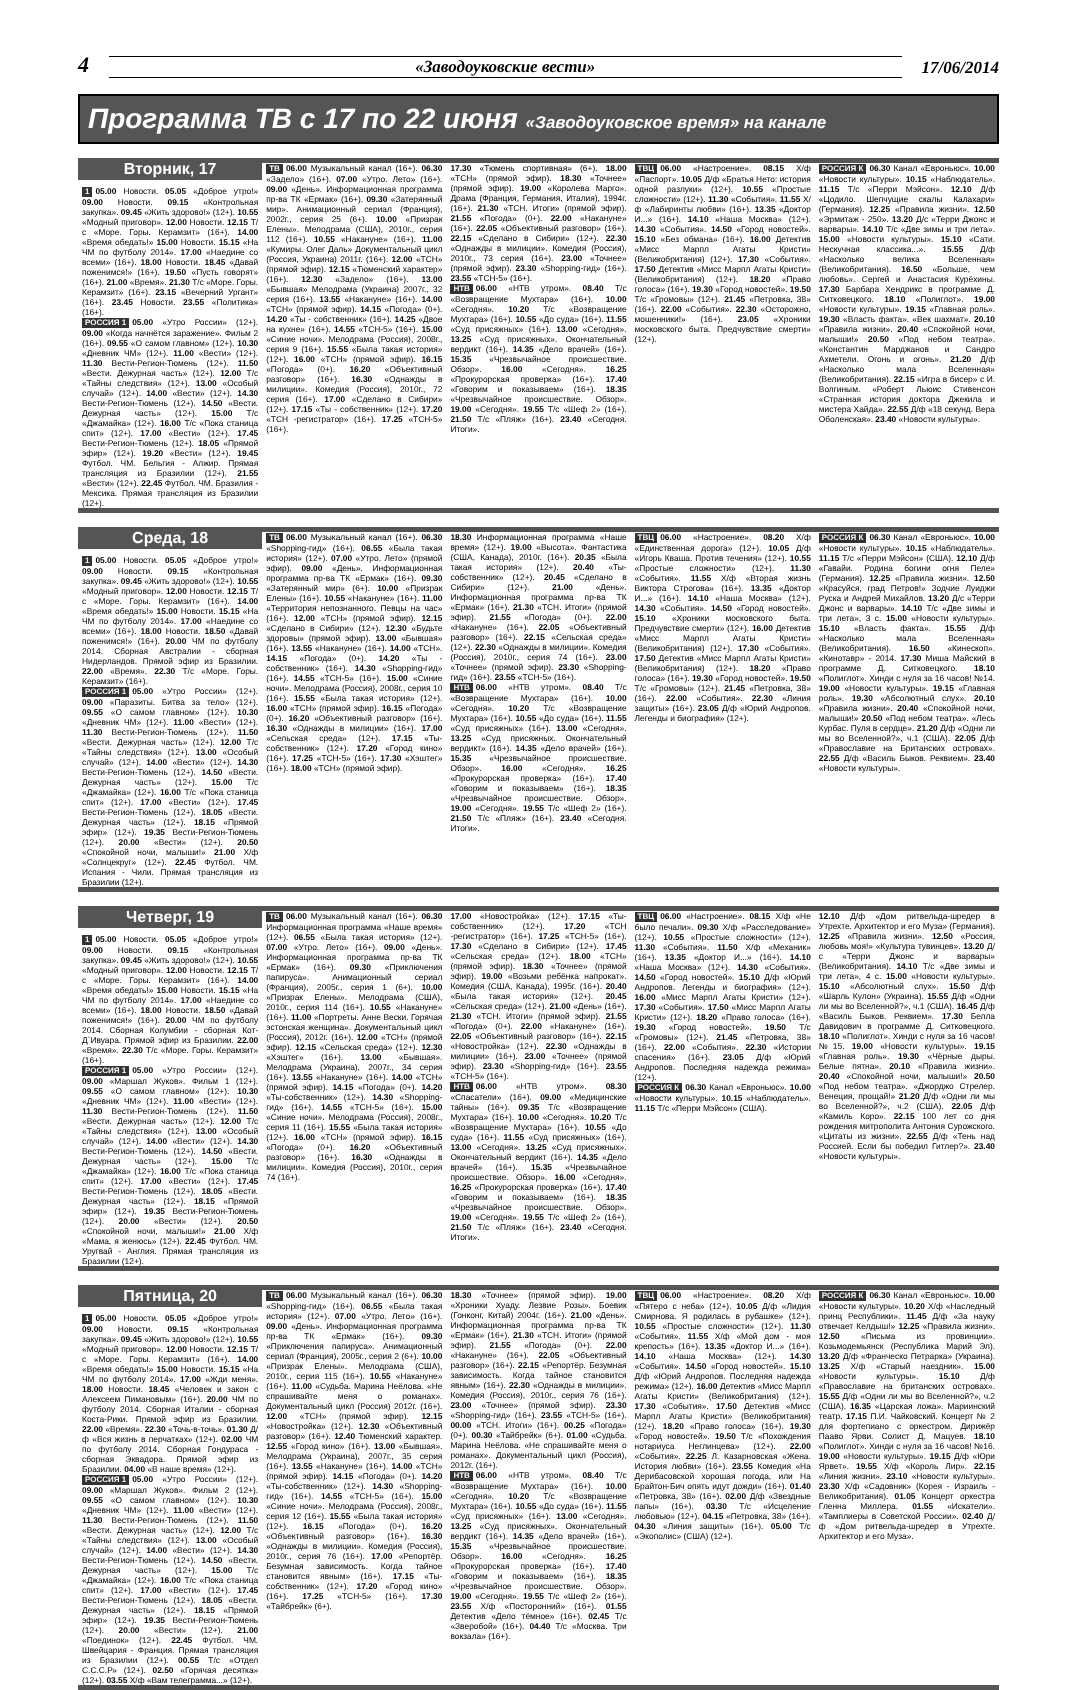4 «Заводоуковские вести» 17/06/2014
Программа ТВ с 17 по 22 июня «Заводоуковское время» на канале
Вторник, 17
1 05.00 Новости. 05.05 «Доброе утро!» 09.00 Новости. 09.15 «Контрольная закупка». 09.45 «Жить здорово!» (12+). 10.55 «Модный приговор». 12.00 Новости. 12.15 Т/с «Море. Горы. Керамзит» (16+). 14.00 «Время обедать!» 15.00 Новости. 15.15 «На ЧМ по футболу 2014». 17.00 «Наедине со всеми» (16+). 18.00 Новости. 18.45 «Давай поженимся!» (16+). 19.50 «Пусть говорят» (16+). 21.00 «Время». 21.30 Т/с «Море. Горы. Керамзит» (16+). 23.15 «Вечерний Ургант» (16+). 23.45 Новости. 23.55 «Политика» (16+).
РОССИЯ 1 05.00 «Утро России» (12+). 09.00 «Когда начнётся заражение». Фильм 2 (16+). 09.55 «О самом главном» (12+). 10.30 «Дневник ЧМ» (12+). 11.00 «Вести» (12+). 11.30 Вести-Регион-Тюмень (12+). 11.50 «Вести. Дежурная часть» (12+). 12.00 Т/с «Тайны следствия» (12+). 13.00 «Особый случай» (12+). 14.00 «Вести» (12+). 14.30 Вести-Регион-Тюмень (12+). 14.50 «Вести. Дежурная часть» (12+). 15.00 Т/с «Джамайка» (12+). 16.00 Т/с «Пока станица спит» (12+). 17.00 «Вести» (12+). 17.45 Вести-Регион-Тюмень (12+). 18.05 «Прямой эфир» (12+). 19.20 «Вести» (12+). 19.45 Футбол. ЧМ. Бельгия - Алжир. Прямая трансляция из Бразилии (12+). 21.55 «Вести» (12+). 22.45 Футбол. ЧМ. Бразилия - Мексика. Прямая трансляция из Бразилии (12+).
ТВ 06.00 Музыкальный канал (16+). 06.30 «Задело» (16+). 07.00 «Утро. Лето» (16+). 09.00 «День». Информационная программа пр-ва ТК «Ермак» (16+). 09.30 «Затерянный мир». Анимационный сериал (Франция), 2002г., серия 25 (6+). 10.00 «Призрак Елены». Мелодрама (США), 2010г., серия 112 (16+). 10.55 «Накануне» (16+). 11.00 «Кумиры. Олег Даль» Документальный цикл (Россия, Украина) 2011г. (16+). 12.00 «ТСН» (прямой эфир). 12.15 «Тюменский характер» (16+). 12.30 «Задело» (16+). 13.00 «Бывшая» Мелодрама (Украина) 2007г., 32 серия (16+). 13.55 «Накануне» (16+). 14.00 «ТСН» (прямой эфир). 14.15 «Погода» (0+). 14.20 «Ты - собственник» (16+). 14.25 «Двое на кухне» (16+). 14.55 «ТСН-5» (16+). 15.00 «Синие ночи». Мелодрама (Россия), 2008г., серия 9 (16+). 15.55 «Была такая история» (12+). 16.00 «ТСН» (прямой эфир). 16.15 «Погода» (0+). 16.20 «Объективный разговор» (16+). 16.30 «Однажды в милиции». Комедия (Россия), 2010г., 72 серия (16+). 17.00 «Сделано в Сибири» (12+). 17.15 «Ты - собственник» (12+). 17.20 «ТСН -регистратор» (16+). 17.25 «ТСН-5» (16+).
17.30 «Тюмень спортивная» (6+). 18.00 «ТСН» (прямой эфир). 18.30 «Точнее» (прямой эфир). 19.00 «Королева Марго». Драма (Франция, Германия, Италия), 1994г. (16+). 21.30 «ТСН. Итоги» (прямой эфир). 21.55 «Погода» (0+). 22.00 «Накануне» (16+). 22.05 «Объективный разговор» (16+). 22.15 «Сделано в Сибири» (12+). 22.30 «Однажды в милиции». Комедия (Россия), 2010г., 73 серия (16+). 23.00 «Точнее» (прямой эфир). 23.30 «Shopping-гид» (16+). 23.55 «ТСН-5» (16+).
НТВ 06.00 «НТВ утром». 08.40 Т/с «Возвращение Мухтара» (16+). 10.00 «Сегодня». 10.20 Т/с «Возвращение Мухтара» (16+). 10.55 «До суда» (16+). 11.55 «Суд присяжных» (16+). 13.00 «Сегодня». 13.25 «Суд присяжных». Окончательный вердикт (16+). 14.35 «Дело врачей» (16+). 15.35 «Чрезвычайное происшествие. Обзор». 16.00 «Сегодня». 16.25 «Прокурорская проверка» (16+). 17.40 «Говорим и показываем» (16+). 18.35 «Чрезвычайное происшествие. Обзор». 19.00 «Сегодня». 19.55 Т/с «Шеф 2» (16+). 21.50 Т/с «Пляж» (16+). 23.40 «Сегодня. Итоги».
ТВЦ 06.00 «Настроение». 08.15 Х/ф «Паспорт». 10.05 Д/ф «Братья Нето: история одной разлуки» (12+). 10.55 «Простые сложности» (12+). 11.30 «События». 11.55 Х/ф «Лабиринты любви» (16+). 13.35 «Доктор И...» (16+). 14.10 «Наша Москва» (12+). 14.30 «События». 14.50 «Город новостей». 15.10 «Без обмана» (16+). 16.00 Детектив «Мисс Марпл Агаты Кристи» (Великобритания) (12+). 17.30 «События». 17.50 Детектив «Мисс Марпл Агаты Кристи» (Великобритания) (12+). 18.20 «Право голоса» (16+). 19.30 «Город новостей». 19.50 Т/с «Громовы» (12+). 21.45 «Петровка, 38» (16+). 22.00 «События». 22.30 «Осторожно, мошенники!» (16+). 23.05 «Хроники московского быта. Предчувствие смерти» (12+).
РОССИЯ К 06.30 Канал «Евроньюс». 10.00 «Новости культуры». 10.15 «Наблюдатель». 11.15 Т/с «Перри Мэйсон». 12.10 Д/ф «Цодило. Шепчущие скалы Калахари» (Германия). 12.25 «Правила жизни». 12.50 «Эрмитаж - 250». 13.20 Д/с «Терри Джонс и варвары». 14.10 Т/с «Две зимы и три лета». 15.00 «Новости культуры». 15.10 «Сати. Нескучная классика...». 15.55 Д/ф «Насколько велика Вселенная» (Великобритания). 16.50 «Больше, чем любовь». Сергей и Анастасия Курёхины. 17.30 Барбара Хендрикс в программе Д. Ситковецкого. 18.10 «Полиглот». 19.00 «Новости культуры». 19.15 «Главная роль». 19.30 «Власть факта». «Век шахмат». 20.10 «Правила жизни». 20.40 «Спокойной ночи, малыши!» 20.50 «Под небом театра». «Константин Марджанов и Сандро Ахметели. Огонь и огонь». 21.20 Д/ф «Насколько мала Вселенная» (Великобритания). 22.15 «Игра в бисер» с И. Волгиным. «Роберт Льюис Стивенсон «Странная история доктора Джекила и мистера Хайда». 22.55 Д/ф «18 секунд. Вера Оболенская». 23.40 «Новости культуры».
Среда, 18
1 05.00 Новости. 05.05 «Доброе утро!» 09.00 Новости. 09.15 «Контрольная закупка». 09.45 «Жить здорово!» (12+). 10.55 «Модный приговор». 12.00 Новости. 12.15 Т/с «Море. Горы. Керамзит» (16+). 14.00 «Время обедать!» 15.00 Новости. 15.15 «На ЧМ по футболу 2014». 17.00 «Наедине со всеми» (16+). 18.00 Новости. 18.50 «Давай поженимся!» (16+). 20.00 ЧМ по футболу 2014. Сборная Австралии - сборная Нидерландов. Прямой эфир из Бразилии. 22.00 «Время». 22.30 Т/с «Море. Горы. Керамзит» (16+).
РОССИЯ 1 05.00 «Утро России» (12+). 09.00 «Паразиты. Битва за тело» (12+). 09.55 «О самом главном» (12+). 10.30 «Дневник ЧМ» (12+). 11.00 «Вести» (12+). 11.30 Вести-Регион-Тюмень (12+). 11.50 «Вести. Дежурная часть» (12+). 12.00 Т/с «Тайны следствия» (12+). 13.00 «Особый случай» (12+). 14.00 «Вести» (12+). 14.30 Вести-Регион-Тюмень (12+). 14.50 «Вести. Дежурная часть» (12+). 15.00 Т/с «Джамайка» (12+). 16.00 Т/с «Пока станица спит» (12+). 17.00 «Вести» (12+). 17.45 Вести-Регион-Тюмень (12+). 18.05 «Вести. Дежурная часть» (12+). 18.15 «Прямой эфир» (12+). 19.35 Вести-Регион-Тюмень (12+). 20.00 «Вести» (12+). 20.50 «Спокойной ночи, малыши!» 21.00 Х/ф «Солнцекруг» (12+). 22.45 Футбол. ЧМ. Испания - Чили. Прямая трансляция из Бразилии (12+).
ТВ 06.00 Музыкальный канал (16+). 06.30 «Shopping-гид» (16+). 06.55 «Была такая история» (12+). 07.00 «Утро. Лето» (прямой эфир). 09.00 «День». Информационная программа пр-ва ТК «Ермак» (16+). 09.30 «Затерянный мир» (6+). 10.00 «Призрак Елены» (16+). 10.55 «Накануне» (16+). 11.00 «Территория непознанного. Певцы на час» (16+). 12.00 «ТСН» (прямой эфир). 12.15 «Сделано в Сибири» (12+). 12.30 «Будьте здоровы» (прямой эфир). 13.00 «Бывшая» (16+). 13.55 «Накануне» (16+). 14.00 «ТСН». 14.15 «Погода» (0+). 14.20 «Ты - собственник» (16+). 14.30 «Shopping-гид» (16+). 14.55 «ТСН-5» (16+). 15.00 «Синие ночи». Мелодрама (Россия), 2008г., серия 10 (16+). 15.55 «Была такая история» (12+). 16.00 «ТСН» (прямой эфир). 16.15 «Погода» (0+). 16.20 «Объективный разговор» (16+). 16.30 «Однажды в милиции» (16+). 17.00 «Сельская среда» (12+). 17.15 «Ты-собственник» (12+). 17.20 «Город кино» (16+). 17.25 «ТСН-5» (16+). 17.30 «Хэштег» (16+). 18.00 «ТСН» (прямой эфир).
18.30 Информационная программа «Наше время» (12+). 19.00 «Высота». Фантастика (США, Канада), 2010г. (16+). 20.35 «Была такая история» (12+). 20.40 «Ты-собственник» (12+). 20.45 «Сделано в Сибири» (12+). 21.00 «День». Информационная программа пр-ва ТК «Ермак» (16+). 21.30 «ТСН. Итоги» (прямой эфир). 21.55 «Погода» (0+). 22.00 «Накануне» (16+). 22.05 «Объективный разговор» (16+). 22.15 «Сельская среда» (12+). 22.30 «Однажды в милиции». Комедия (Россия), 2010г., серия 74 (16+). 23.00 «Точнее» (прямой эфир). 23.30 «Shopping-гид» (16+). 23.55 «ТСН-5» (16+).
НТВ 06.00 «НТВ утром». 08.40 Т/с «Возвращение Мухтара» (16+). 10.00 «Сегодня». 10.20 Т/с «Возвращение Мухтара» (16+). 10.55 «До суда» (16+). 11.55 «Суд присяжных» (16+). 13.00 «Сегодня». 13.25 «Суд присяжных. Окончательный вердикт» (16+). 14.35 «Дело врачей» (16+). 15.35 «Чрезвычайное происшествие. Обзор». 16.00 «Сегодня». 16.25 «Прокурорская проверка» (16+). 17.40 «Говорим и показываем» (16+). 18.35 «Чрезвычайное происшествие. Обзор». 19.00 «Сегодня». 19.55 Т/с «Шеф 2» (16+). 21.50 Т/с «Пляж» (16+). 23.40 «Сегодня. Итоги».
ТВЦ 06.00 «Настроение». 08.20 Х/ф «Единственная дорога» (12+). 10.05 Д/ф «Игорь Кваша. Против течения» (12+). 10.55 «Простые сложности» (12+). 11.30 «События». 11.55 Х/ф «Вторая жизнь Виктора Строгова» (16+). 13.35 «Доктор И...» (16+). 14.10 «Наша Москва» (12+). 14.30 «События». 14.50 «Город новостей». 15.10 «Хроники московского быта. Предчувствие смерти» (12+). 16.00 Детектив «Мисс Марпл Агаты Кристи» (Великобритания) (12+). 17.30 «События». 17.50 Детектив «Мисс Марпл Агаты Кристи» (Великобритания) (12+). 18.20 «Право голоса» (16+). 19.30 «Город новостей». 19.50 Т/с «Громовы» (12+). 21.45 «Петровка, 38» (16+). 22.00 «События». 22.30 «Линия защиты» (16+). 23.05 Д/ф «Юрий Андропов. Легенды и биография» (12+).
РОССИЯ К 06.30 Канал «Евроньюс». 10.00 «Новости культуры». 10.15 «Наблюдатель». 11.15 Т/с «Перри Мэйсон» (США). 12.10 Д/ф «Гавайи. Родина богини огня Пеле» (Германия). 12.25 «Правила жизни». 12.50 «Красуйся, град Петров!» Зодчие Луиджи Руска и Андрей Михайлов. 13.20 Д/с «Терри Джонс и варвары». 14.10 Т/с «Две зимы и три лета», 3 с. 15.00 «Новости культуры». 15.10 «Власть факта». 15.55 Д/ф «Насколько мала Вселенная» (Великобритания). 16.50 «Кинескоп». «Кинотавр» - 2014. 17.30 Миша Майский в программе Д. Ситковецкого. 18.10 «Полиглот». Хинди с нуля за 16 часов! №14. 19.00 «Новости культуры». 19.15 «Главная роль». 19.30 «Абсолютный слух». 20.10 «Правила жизни». 20.40 «Спокойной ночи, малыши!» 20.50 «Под небом театра». «Лесь Курбас. Пуля в сердце». 21.20 Д/ф «Одни ли мы во Вселенной?», ч.1 (США). 22.05 Д/ф «Православие на Британских островах». 22.55 Д/ф «Василь Быков. Реквием». 23.40 «Новости культуры».
Четверг, 19
1 05.00 Новости. 05.05 «Доброе утро!» 09.00 Новости. 09.15 «Контрольная закупка». 09.45 «Жить здорово!» (12+). 10.55 «Модный приговор». 12.00 Новости. 12.15 Т/с «Море. Горы. Керамзит» (16+). 14.00 «Время обедать!» 15.00 Новости. 15.15 «На ЧМ по футболу 2014». 17.00 «Наедине со всеми» (16+). 18.00 Новости. 18.50 «Давай поженимся!» (16+). 20.00 ЧМ по футболу 2014. Сборная Колумбии - сборная Кот-Д`Ивуара. Прямой эфир из Бразилии. 22.00 «Время». 22.30 Т/с «Море. Горы. Керамзит» (16+).
РОССИЯ 1 05.00 «Утро России» (12+). 09.00 «Маршал Жуков». Фильм 1 (12+). 09.55 «О самом главном» (12+). 10.30 «Дневник ЧМ» (12+). 11.00 «Вести» (12+). 11.30 Вести-Регион-Тюмень (12+). 11.50 «Вести. Дежурная часть» (12+). 12.00 Т/с «Тайны следствия» (12+). 13.00 «Особый случай» (12+). 14.00 «Вести» (12+). 14.30 Вести-Регион-Тюмень (12+). 14.50 «Вести. Дежурная часть» (12+). 15.00 Т/с «Джамайка» (12+). 16.00 Т/с «Пока станица спит» (12+). 17.00 «Вести» (12+). 17.45 Вести-Регион-Тюмень (12+). 18.05 «Вести. Дежурная часть» (12+). 18.15 «Прямой эфир» (12+). 19.35 Вести-Регион-Тюмень (12+). 20.00 «Вести» (12+). 20.50 «Спокойной ночи, малыши!» 21.00 Х/ф «Мама, я женюсь» (12+). 22.45 Футбол. ЧМ. Уругвай - Англия. Прямая трансляция из Бразилии (12+).
ТВ 06.00 Музыкальный канал (16+). 06.30 Информационная программа «Наше время» (12+). 06.55 «Была такая история» (12+). 07.00 «Утро. Лето» (16+). 09.00 «День». Информационная программа пр-ва ТК «Ермак» (16+). 09.30 «Приключения папируса». Анимационный сериал (Франция), 2005г., серия 1 (6+). 10.00 «Призрак Елены». Мелодрама (США), 2010г., серия 114 (16+). 10.55 «Накануне» (16+). 11.00 «Портреты. Анне Вески. Горячая эстонская женщина». Документальный цикл (Россия), 2012г. (16+). 12.00 «ТСН» (прямой эфир). 12.15 «Сельская среда» (12+). 12.30 «Хэштег» (16+). 13.00 «Бывшая». Мелодрама (Украина), 2007г., 34 серия (16+). 13.55 «Накануне» (16+). 14.00 «ТСН» (прямой эфир). 14.15 «Погода» (0+). 14.20 «Ты-собственник» (12+). 14.30 «Shopping-гид» (16+). 14.55 «ТСН-5» (16+). 15.00 «Синие ночи». Мелодрама (Россия), 2008г., серия 11 (16+). 15.55 «Была такая история» (12+). 16.00 «ТСН» (прямой эфир). 16.15 «Погода» (0+). 16.20 «Объективный разговор» (16+). 16.30 «Однажды в милиции». Комедия (Россия), 2010г., серия 74 (16+).
17.00 «Новостройка» (12+). 17.15 «Ты-собственник» (12+). 17.20 «ТСН -регистратор» (16+). 17.25 «ТСН-5» (16+). 17.30 «Сделано в Сибири» (12+). 17.45 «Сельская среда» (12+). 18.00 «ТСН» (прямой эфир). 18.30 «Точнее» (прямой эфир). 19.00 «Возьми ребёнка напрокат». Комедия (США, Канада), 1995г. (16+). 20.40 «Была такая история» (12+). 20.45 «Сельская среда» (12+). 21.00 «День» (16+). 21.30 «ТСН. Итоги» (прямой эфир). 21.55 «Погода» (0+). 22.00 «Накануне» (16+). 22.05 «Объективный разговор» (16+). 22.15 «Новостройка» (12+). 22.30 «Однажды в милиции» (16+). 23.00 «Точнее» (прямой эфир). 23.30 «Shopping-гид» (16+). 23.55 «ТСН-5» (16+).
НТВ 06.00 «НТВ утром». 08.30 «Спасатели» (16+). 09.00 «Медицинские тайны» (16+). 09.35 Т/с «Возвращение Мухтара» (16+). 10.00 «Сегодня». 10.20 Т/с «Возвращение Мухтара» (16+). 10.55 «До суда» (16+). 11.55 «Суд присяжных» (16+). 13.00 «Сегодня». 13.25 «Суд присяжных». Окончательный вердикт (16+). 14.35 «Дело врачей» (16+). 15.35 «Чрезвычайное происшествие. Обзор». 16.00 «Сегодня». 16.25 «Прокурорская проверка» (16+). 17.40 «Говорим и показываем» (16+). 18.35 «Чрезвычайное происшествие. Обзор». 19.00 «Сегодня». 19.55 Т/с «Шеф 2» (16+). 21.50 Т/с «Пляж» (16+). 23.40 «Сегодня. Итоги».
ТВЦ 06.00 «Настроение». 08.15 Х/ф «Не было печали». 09.30 Х/ф «Расследование» (12+). 10.55 «Простые сложности» (12+). 11.30 «События». 11.50 Х/ф «Механик» (16+). 13.35 «Доктор И...» (16+). 14.10 «Наша Москва» (12+). 14.30 «События». 14.50 «Город новостей». 15.10 Д/ф «Юрий Андропов. Легенды и биография» (12+). 16.00 «Мисс Марпл Агаты Кристи» (12+). 17.30 «События». 17.50 «Мисс Марпл Агаты Кристи» (12+). 18.20 «Право голоса» (16+). 19.30 «Город новостей». 19.50 Т/с «Громовы» (12+). 21.45 «Петровка, 38» (16+). 22.00 «События». 22.30 «Истории спасения» (16+). 23.05 Д/ф «Юрий Андропов. Последняя надежда режима» (12+).
РОССИЯ К 06.30 Канал «Евроньюс». 10.00 «Новости культуры». 10.15 «Наблюдатель». 11.15 Т/с «Перри Мэйсон» (США).
12.10 Д/ф «Дом ритвельда-шредер в Утрехте. Архитектор и его Муза» (Германия). 12.25 «Правила жизни». 12.50 «Россия, любовь моя!» «Культура тувинцев». 13.20 Д/с «Терри Джонс и варвары» (Великобритания). 14.10 Т/с «Две зимы и три лета», 4 с. 15.00 «Новости культуры». 15.10 «Абсолютный слух». 15.50 Д/ф «Шарль Кулон» (Украина). 15.55 Д/ф «Одни ли мы во Вселенной?», ч.1 (США). 16.45 Д/ф «Василь Быков. Реквием». 17.30 Белла Давидович в программе Д. Ситковецкого. 18.10 «Полиглот». Хинди с нуля за 16 часов! №15. 19.00 «Новости культуры». 19.15 «Главная роль». 19.30 «Чёрные дыры. Белые пятна». 20.10 «Правила жизни». 20.40 «Спокойной ночи, малыши!» 20.50 «Под небом театра». «Джорджо Стрелер. Венеция, прощай!» 21.20 Д/ф «Одни ли мы во Вселенной?», ч.2 (США). 22.05 Д/ф «Камиль Коро». 22.15 100 лет со дня рождения митрополита Антония Сурожского. «Цитаты из жизни». 22.55 Д/ф «Тень над Россией. Если бы победил Гитлер?». 23.40 «Новости культуры».
Пятница, 20
1 05.00 Новости. 05.05 «Доброе утро!» 09.00 Новости. 09.15 «Контрольная закупка». 09.45 «Жить здорово!» (12+). 10.55 «Модный приговор». 12.00 Новости. 12.15 Т/с «Море. Горы. Керамзит» (16+). 14.00 «Время обедать!» 15.00 Новости. 15.15 «На ЧМ по футболу 2014». 17.00 «Жди меня». 18.00 Новости. 18.45 «Человек и закон с Алексеем Пимановым» (16+). 20.00 ЧМ по футболу 2014. Сборная Италии - сборная Коста-Рики. Прямой эфир из Бразилии. 22.00 «Время». 22.30 «Точь-в-точь». 01.30 Д/ф «Вся жизнь в перчатках» (12+). 02.00 ЧМ по футболу 2014. Сборная Гондураса - сборная Эквадора. Прямой эфир из Бразилии. 04.00 «В наше время» (12+).
РОССИЯ 1 05.00 «Утро России» (12+). 09.00 «Маршал Жуков». Фильм 2 (12+). 09.55 «О самом главном» (12+). 10.30 «Дневник ЧМ» (12+). 11.00 «Вести» (12+). 11.30 Вести-Регион-Тюмень (12+). 11.50 «Вести. Дежурная часть» (12+). 12.00 Т/с «Тайны следствия» (12+). 13.00 «Особый случай» (12+). 14.00 «Вести» (12+). 14.30 Вести-Регион-Тюмень (12+). 14.50 «Вести. Дежурная часть» (12+). 15.00 Т/с «Джамайка» (12+). 16.00 Т/с «Пока станица спит» (12+). 17.00 «Вести» (12+). 17.45 Вести-Регион-Тюмень (12+). 18.05 «Вести. Дежурная часть» (12+). 18.15 «Прямой эфир» (12+). 19.35 Вести-Регион-Тюмень (12+). 20.00 «Вести» (12+). 21.00 «Поединок» (12+). 22.45 Футбол. ЧМ. Швейцария - Франция. Прямая трансляция из Бразилии (12+). 00.55 Т/с «Отдел С.С.С.Р» (12+). 02.50 «Горячая десятка» (12+). 03.55 Х/ф «Вам телеграмма...» (12+).
ТВ 06.00 Музыкальный канал (16+). 06.30 «Shopping-гид» (16+). 06.55 «Была такая история» (12+). 07.00 «Утро. Лето» (16+). 09.00 «День». Информационная программа пр-ва ТК «Ермак» (16+). 09.30 «Приключения папируса». Анимационный сериал (Франция), 2005г., серия 2 (6+). 10.00 «Призрак Елены». Мелодрама (США), 2010г., серия 115 (16+). 10.55 «Накануне» (16+). 11.00 «Судьба. Марина Неёлова. «Не спрашивайте меня о романах». Документальный цикл (Россия) 2012г. (16+). 12.00 «ТСН» (прямой эфир). 12.15 «Новостройка» (12+). 12.30 «Объективный разговор» (16+). 12.40 Тюменский характер. 12.55 «Город кино» (16+). 13.00 «Бывшая». Мелодрама (Украина), 2007г., 35 серия (16+). 13.55 «Накануне» (16+). 14.00 «ТСН» (прямой эфир). 14.15 «Погода» (0+). 14.20 «Ты-собственник» (12+). 14.30 «Shopping-гид» (16+). 14.55 «ТСН-5» (16+). 15.00 «Синие ночи». Мелодрама (Россия), 2008г., серия 12 (16+). 15.55 «Была такая история» (12+). 16.15 «Погода» (0+). 16.20 «Объективный разговор» (16+). 16.30 «Однажды в милиции». Комедия (Россия), 2010г., серия 76 (16+). 17.00 «Репортёр. Безумная зависимость. Когда тайное становится явным» (16+). 17.15 «Ты-собственник» (12+). 17.20 «Город кино» (16+). 17.25 «ТСН-5» (16+). 17.30 «Тайбрейк» (6+).
18.30 «Точнее» (прямой эфир). 19.00 «Хроники Хуаду. Лезвие Розы». Боевик (Гонконг, Китай) 2004г. (16+). 21.00 «День». Информационная программа пр-ва ТК «Ермак» (16+). 21.30 «ТСН. Итоги» (прямой эфир). 21.55 «Погода» (0+). 22.00 «Накануне» (16+). 22.05 «Объективный разговор» (16+). 22.15 «Репортёр. Безумная зависимость. Когда тайное становится явным» (16+). 22.30 «Однажды в милиции». Комедия (Россия), 2010г., серия 76 (16+). 23.00 «Точнее» (прямой эфир). 23.30 «Shopping-гид» (16+). 23.55 «ТСН-5» (16+). 00.00 «ТСН. Итоги» (16+). 00.25 «Погода» (0+). 00.30 «Тайбрейк» (6+). 01.00 «Судьба. Марина Неёлова. «Не спрашивайте меня о романах». Документальный цикл (Россия), 2012г. (16+).
НТВ 06.00 «НТВ утром». 08.40 Т/с «Возвращение Мухтара» (16+). 10.00 «Сегодня». 10.20 Т/с «Возвращение Мухтара» (16+). 10.55 «До суда» (16+). 11.55 «Суд присяжных» (16+). 13.00 «Сегодня». 13.25 «Суд присяжных». Окончательный вердикт (16+). 14.35 «Дело врачей» (16+). 15.35 «Чрезвычайное происшествие. Обзор». 16.00 «Сегодня». 16.25 «Прокурорская проверка» (16+). 17.40 «Говорим и показываем» (16+). 18.35 «Чрезвычайное происшествие. Обзор». 19.00 «Сегодня». 19.55 Т/с «Шеф 2» (16+). 23.55 Х/ф «Посторонний» (16+). 01.55 Детектив «Дело тёмное» (16+). 02.45 Т/с «Зверобой» (16+). 04.40 Т/с «Москва. Три вокзала» (16+).
ТВЦ 06.00 «Настроение». 08.20 Х/ф «Пятеро с неба» (12+). 10.05 Д/ф «Лидия Смирнова. Я родилась в рубашке» (12+). 10.55 «Простые сложности» (12+). 11.30 «События». 11.55 Х/ф «Мой дом - моя крепость» (16+). 13.35 «Доктор И...» (16+). 14.10 «Наша Москва» (12+). 14.30 «События». 14.50 «Город новостей». 15.10 Д/ф «Юрий Андропов. Последняя надежда режима» (12+). 16.00 Детектив «Мисс Марпл Агаты Кристи» (Великобритания) (12+). 17.30 «События». 17.50 Детектив «Мисс Марпл Агаты Кристи» (Великобритания) (12+). 18.20 «Право голоса» (16+). 19.30 «Город новостей». 19.50 Т/с «Похождения нотариуса Неглинцева» (12+). 22.00 «События». 22.25 Л. Казарновская «Жена. История любви» (16+). 23.55 Комедия «На Дерибасовской хорошая погода, или На Брайтон-Бич опять идут дожди» (16+). 01.40 «Петровка, 38» (16+). 02.00 Д/ф «Звездные папы» (16+). 03.30 Т/с «Исцеление любовью» (12+). 04.15 «Петровка, 38» (16+). 04.30 «Линия защиты» (16+). 05.00 Т/с «Экополис» (США) (12+).
РОССИЯ К 06.30 Канал «Евроньюс». 10.00 «Новости культуры». 10.20 Х/ф «Наследный принц Республики». 11.45 Д/ф «За науку отвечает Келдыш!» 12.25 «Правила жизни». 12.50 «Письма из провинции». Козьмодемьянск (Республика Марий Эл). 13.20 Д/ф «Франческо Петрарка» (Украина). 13.25 Х/ф «Старый наездник». 15.00 «Новости культуры». 15.10 Д/ф «Православие на британских островах». 15.55 Д/ф «Одни ли мы во Вселенной?», ч.2 (США). 16.35 «Царская ложа». Мариинский театр. 17.15 П.И. Чайковский. Концерт № 2 для фортепиано с оркестром. Дирижёр Пааво Ярви. Солист Д. Мацуев. 18.10 «Полиглот». Хинди с нуля за 16 часов! №16. 19.00 «Новости культуры». 19.15 Д/ф «Юри Ярвет». 19.55 Х/ф «Король Лир». 22.15 «Линия жизни». 23.10 «Новости культуры». 23.30 Х/ф «Садовник» (Корея - Израиль - Великобритания). 01.05 Концерт оркестра Гленна Миллера. 01.55 «Искатели». «Тамплиеры в Советской России». 02.40 Д/ф «Дом ритвельда-шредер в Утрехте. Архитектор и его Муза».